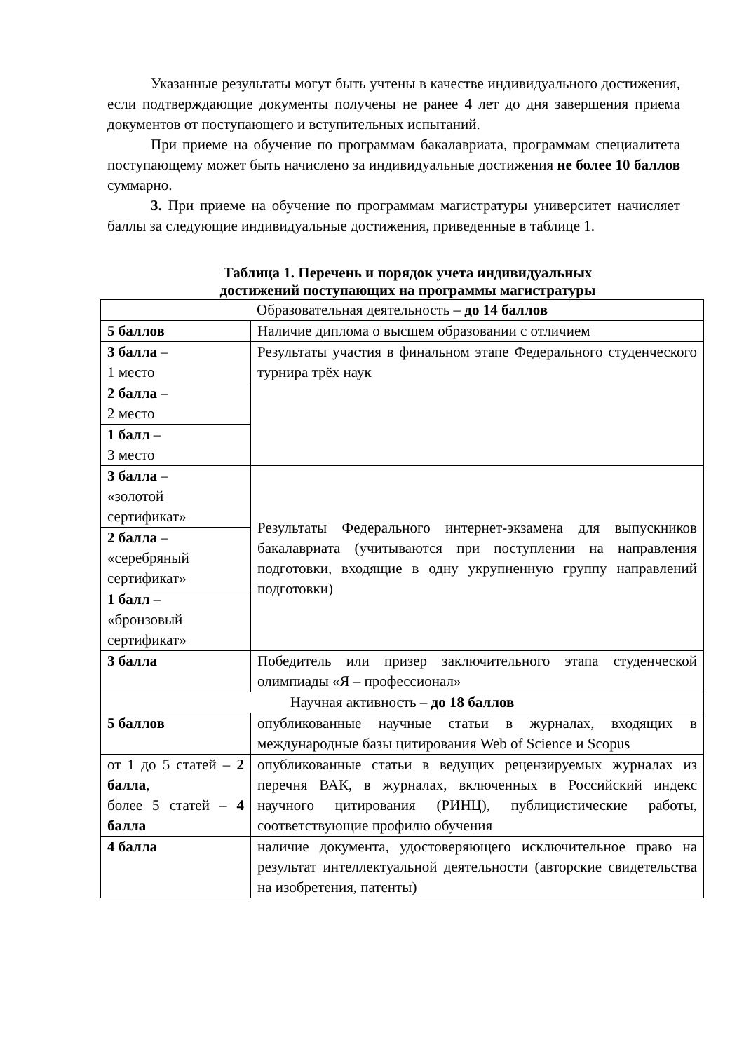Указанные результаты могут быть учтены в качестве индивидуального достижения, если подтверждающие документы получены не ранее 4 лет до дня завершения приема документов от поступающего и вступительных испытаний.
При приеме на обучение по программам бакалавриата, программам специалитета поступающему может быть начислено за индивидуальные достижения не более 10 баллов суммарно.
3. При приеме на обучение по программам магистратуры университет начисляет баллы за следующие индивидуальные достижения, приведенные в таблице 1.
Таблица 1. Перечень и порядок учета индивидуальных
достижений поступающих на программы магистратуры
| Образовательная деятельность – до 14 баллов | |
| 5 баллов | Наличие диплома о высшем образовании с отличием |
| 3 балла – 1 место | Результаты участия в финальном этапе Федерального студенческого турнира трёх наук |
| 2 балла – 2 место | |
| 1 балл – 3 место | |
| 3 балла – «золотой сертификат» | Результаты Федерального интернет-экзамена для выпускников бакалавриата (учитываются при поступлении на направления подготовки, входящие в одну укрупненную группу направлений подготовки) |
| 2 балла – «серебряный сертификат» | |
| 1 балл – «бронзовый сертификат» | |
| 3 балла | Победитель или призер заключительного этапа студенческой олимпиады «Я – профессионал» |
| Научная активность – до 18 баллов | |
| 5 баллов | опубликованные научные статьи в журналах, входящих в международные базы цитирования Web of Science и Scopus |
| от 1 до 5 статей – 2 балла , более 5 статей – 4 балла | опубликованные статьи в ведущих рецензируемых журналах из перечня ВАК, в журналах, включенных в Российский индекс научного цитирования (РИНЦ), публицистические работы, соответствующие профилю обучения |
| 4 балла | наличие документа, удостоверяющего исключительное право на результат интеллектуальной деятельности (авторские свидетельства на изобретения, патенты) |